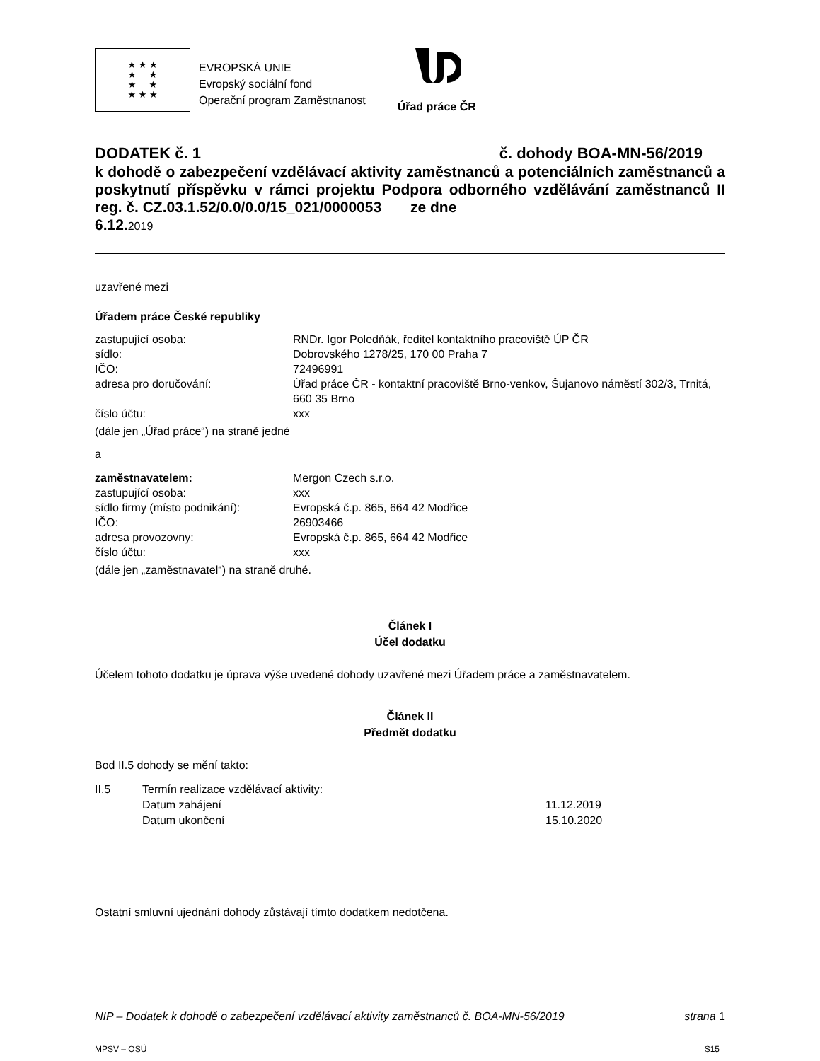★ ★ ★
★ ★
★ ★
★ ★ ★
EVROPSKÁ UNIE
Evropský sociální fond
Operační program Zaměstnanost
Úřad práce ČR
DODATEK č. 1 č. dohody BOA-MN-56/2019
k dohodě o zabezpečení vzdělávací aktivity zaměstnanců a potenciálních zaměstnanců a poskytnutí příspěvku v rámci projektu Podpora odborného vzdělávání zaměstnanců II reg. č. CZ.03.1.52/0.0/0.0/15_021/0000053 ze dne
6.12.2019
uzavřené mezi
Úřadem práce České republiky
zastupující osoba: RNDr. Igor Poledňák, ředitel kontaktního pracoviště ÚP ČR
sídlo: Dobrovského 1278/25, 170 00 Praha 7
IČO: 72496991
adresa pro doručování: Úřad práce ČR - kontaktní pracoviště Brno-venkov, Šujanovo náměstí 302/3, Trnitá, 660 35 Brno
číslo účtu: xxx
(dále jen „Úřad práce“) na straně jedné
a
zaměstnavatelem: Mergon Czech s.r.o.
zastupující osoba: xxx
sídlo firmy (místo podnikání): Evropská č.p. 865, 664 42 Modřice
IČO: 26903466
adresa provozovny: Evropská č.p. 865, 664 42 Modřice
číslo účtu: xxx
(dále jen „zaměstnavatel“) na straně druhé.
Článek I
Účel dodatku
Účelem tohoto dodatku je úprava výše uvedené dohody uzavřené mezi Úřadem práce a zaměstnavatelem.
Článek II
Předmět dodatku
Bod II.5 dohody se mění takto:
II.5 Termín realizace vzdělávací aktivity:
Datum zahájení 11.12.2019
Datum ukončení 15.10.2020
Ostatní smluvní ujednání dohody zůstávají tímto dodatkem nedotčena.
NIP – Dodatek k dohodě o zabezpečení vzdělávací aktivity zaměstnanců č. BOA-MN-56/2019 strana 1
MPSV – OSÚ S15